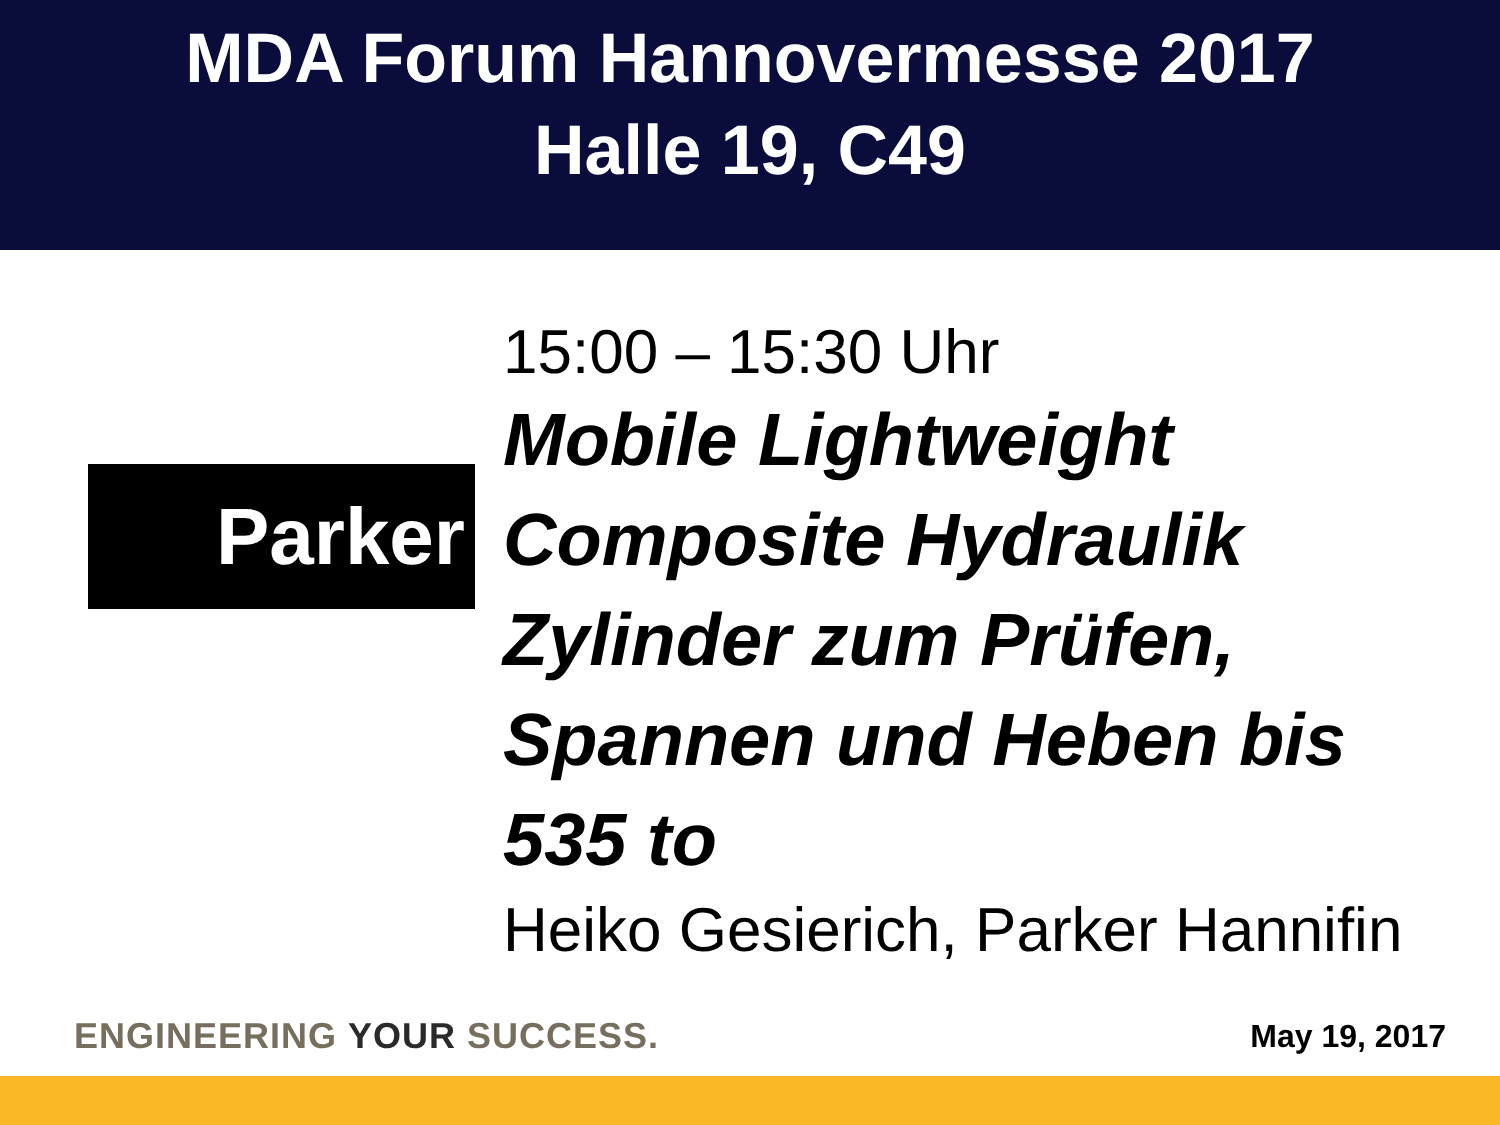MDA Forum Hannovermesse 2017
Halle 19, C49
Parker
15:00 – 15:30 Uhr
Mobile Lightweight
Composite Hydraulik
Zylinder zum Prüfen,
Spannen und Heben bis
535 to
Heiko Gesierich, Parker Hannifin
ENGINEERING YOUR SUCCESS. May 19, 2017